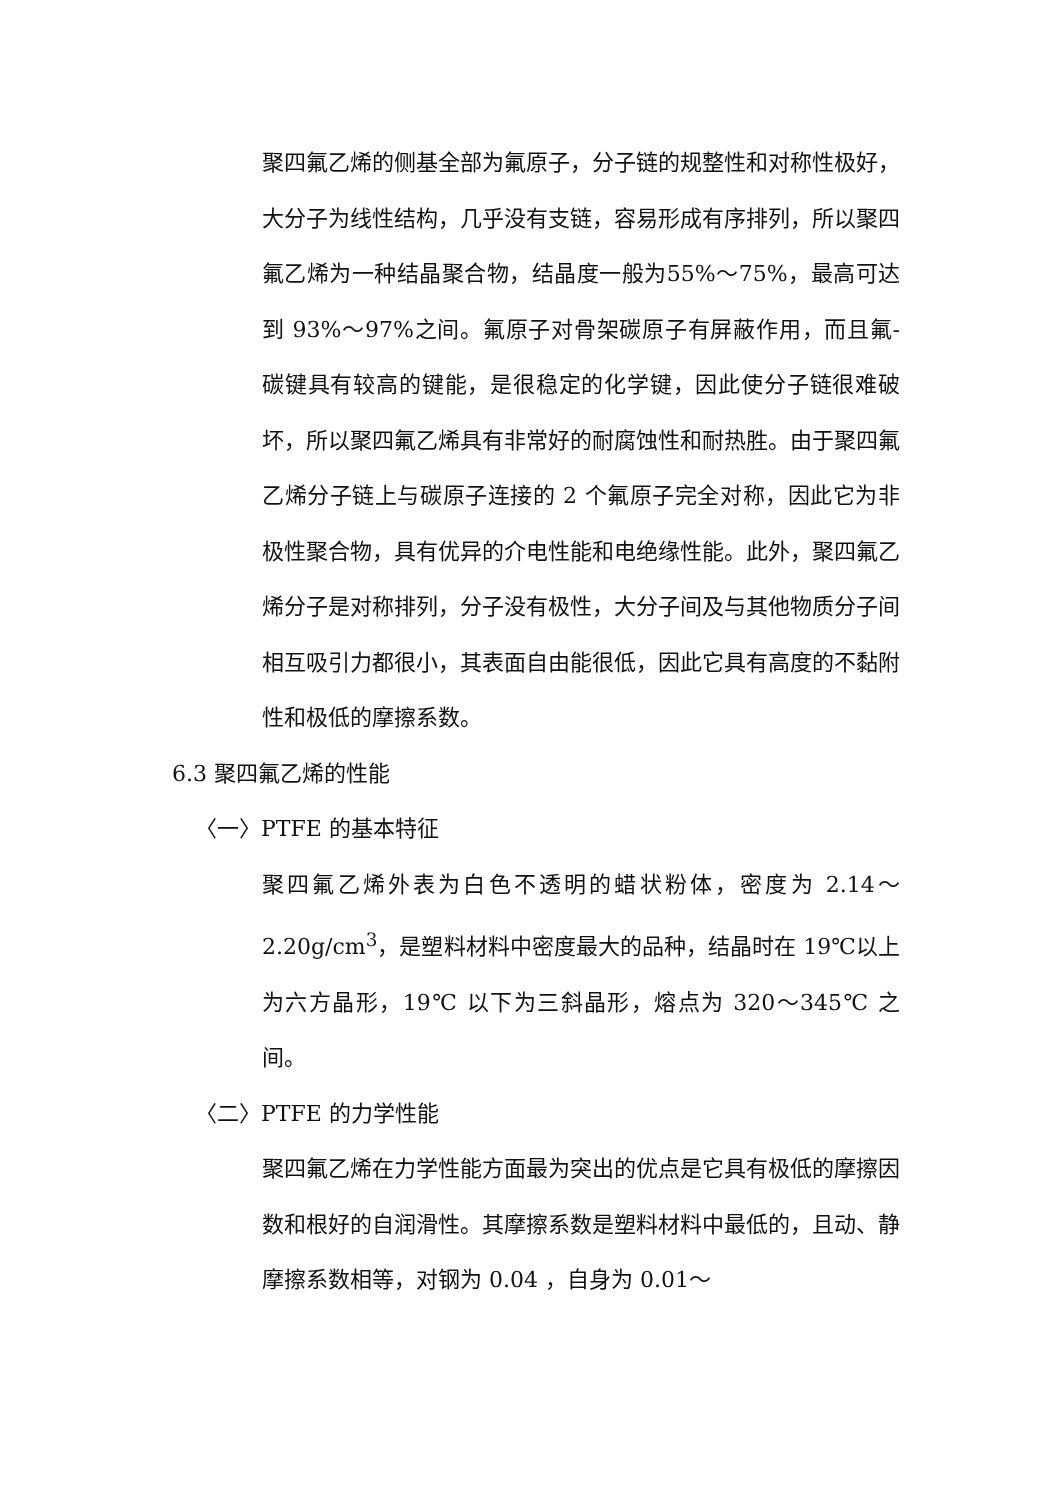聚四氟乙烯的侧基全部为氟原子，分子链的规整性和对称性极好，大分子为线性结构，几乎没有支链，容易形成有序排列，所以聚四氟乙烯为一种结晶聚合物，结晶度一般为55%～75%，最高可达到 93%～97%之间。氟原子对骨架碳原子有屏蔽作用，而且氟-碳键具有较高的键能，是很稳定的化学键，因此使分子链很难破坏，所以聚四氟乙烯具有非常好的耐腐蚀性和耐热胜。由于聚四氟乙烯分子链上与碳原子连接的 2 个氟原子完全对称，因此它为非极性聚合物，具有优异的介电性能和电绝缘性能。此外，聚四氟乙烯分子是对称排列，分子没有极性，大分子间及与其他物质分子间相互吸引力都很小，其表面自由能很低，因此它具有高度的不黏附性和极低的摩擦系数。
6.3 聚四氟乙烯的性能
〈一〉PTFE 的基本特征
聚四氟乙烯外表为白色不透明的蜡状粉体，密度为 2.14～2.20g/cm<sup>3</sup>，是塑料材料中密度最大的品种，结晶时在 19℃以上为六方晶形，19℃ 以下为三斜晶形，熔点为 320～345℃ 之间。
〈二〉PTFE 的力学性能
聚四氟乙烯在力学性能方面最为突出的优点是它具有极低的摩擦因数和根好的自润滑性。其摩擦系数是塑料材料中最低的，且动、静摩擦系数相等，对钢为 0.04 ，自身为 0.01～